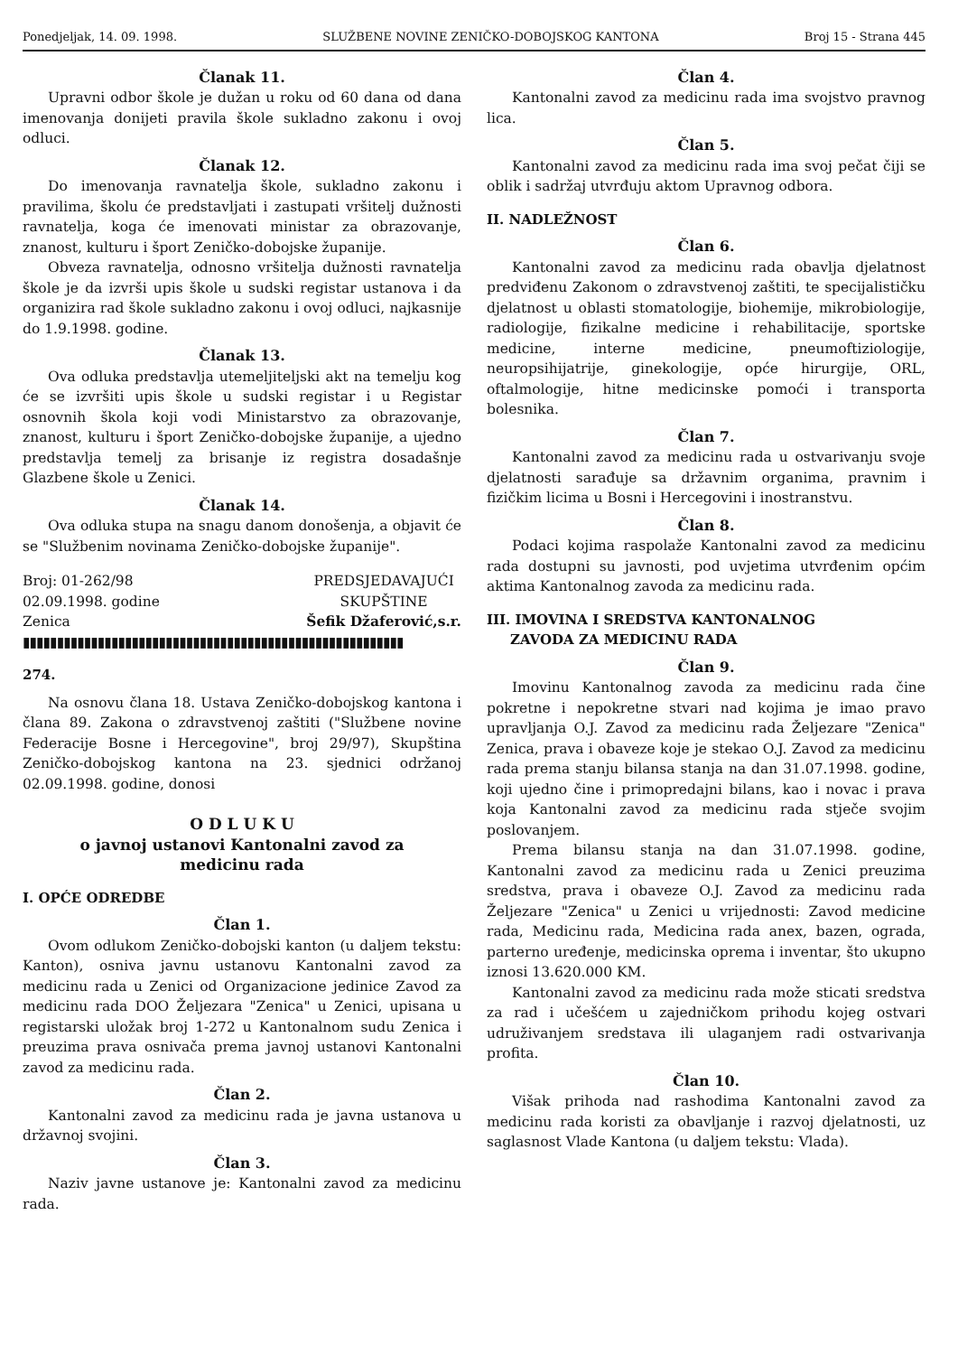Ponedjeljak, 14. 09. 1998. SLUŽBENE NOVINE ZENIČKO-DOBOJSKOG KANTONA Broj 15 - Strana 445
Članak 11.
Upravni odbor škole je dužan u roku od 60 dana od dana imenovanja donijeti pravila škole sukladno zakonu i ovoj odluci.
Članak 12.
Do imenovanja ravnatelja škole, sukladno zakonu i pravilima, školu će predstavljati i zastupati vršitelj dužnosti ravnatelja, koga će imenovati ministar za obrazovanje, znanost, kulturu i šport Zeničko-dobojske županije.
Obveza ravnatelja, odnosno vršitelja dužnosti ravnatelja škole je da izvrši upis škole u sudski registar ustanova i da organizira rad škole sukladno zakonu i ovoj odluci, najkasnije do 1.9.1998. godine.
Članak 13.
Ova odluka predstavlja utemeljiteljski akt na temelju kog će se izvršiti upis škole u sudski registar i u Registar osnovnih škola koji vodi Ministarstvo za obrazovanje, znanost, kulturu i šport Zeničko-dobojske županije, a ujedno predstavlja temelj za brisanje iz registra dosadašnje Glazbene škole u Zenici.
Članak 14.
Ova odluka stupa na snagu danom donošenja, a objavit će se "Službenim novinama Zeničko-dobojske županije".
Broj: 01-262/98
02.09.1998. godine
Zenica
PREDSJEDAVAJUĆI
SKUPŠTINE
Šefik Džaferović,s.r.
▮▮▮▮▮▮▮▮▮▮▮▮▮▮▮▮▮▮▮▮▮▮▮▮▮▮▮▮▮▮▮▮▮▮▮▮▮▮▮▮▮▮▮▮▮▮▮▮▮▮▮▮▮▮▮▮
274.
Na osnovu člana 18. Ustava Zeničko-dobojskog kantona i člana 89. Zakona o zdravstvenoj zaštiti ("Službene novine Federacije Bosne i Hercegovine", broj 29/97), Skupština Zeničko-dobojskog kantona na 23. sjednici održanoj 02.09.1998. godine, donosi
O D L U K U
o javnoj ustanovi Kantonalni zavod za
medicinu rada
I. OPĆE ODREDBE
Član 1.
Ovom odlukom Zeničko-dobojski kanton (u daljem tekstu: Kanton), osniva javnu ustanovu Kantonalni zavod za medicinu rada u Zenici od Organizacione jedinice Zavod za medicinu rada DOO Željezara "Zenica" u Zenici, upisana u registarski uložak broj 1-272 u Kantonalnom sudu Zenica i preuzima prava osnivača prema javnoj ustanovi Kantonalni zavod za medicinu rada.
Član 2.
Kantonalni zavod za medicinu rada je javna ustanova u državnoj svojini.
Član 3.
Naziv javne ustanove je: Kantonalni zavod za medicinu rada.
Član 4.
Kantonalni zavod za medicinu rada ima svojstvo pravnog lica.
Član 5.
Kantonalni zavod za medicinu rada ima svoj pečat čiji se oblik i sadržaj utvrđuju aktom Upravnog odbora.
II. NADLEŽNOST
Član 6.
Kantonalni zavod za medicinu rada obavlja djelatnost predviđenu Zakonom o zdravstvenoj zaštiti, te specijalističku djelatnost u oblasti stomatologije, biohemije, mikrobiologije, radiologije, fizikalne medicine i rehabilitacije, sportske medicine, interne medicine, pneumoftiziologije, neuropsihijatrije, ginekologije, opće hirurgije, ORL, oftalmologije, hitne medicinske pomoći i transporta bolesnika.
Član 7.
Kantonalni zavod za medicinu rada u ostvarivanju svoje djelatnosti sarađuje sa državnim organima, pravnim i fizičkim licima u Bosni i Hercegovini i inostranstvu.
Član 8.
Podaci kojima raspolaže Kantonalni zavod za medicinu rada dostupni su javnosti, pod uvjetima utvrđenim općim aktima Kantonalnog zavoda za medicinu rada.
III. IMOVINA I SREDSTVA KANTONALNOG
ZAVODA ZA MEDICINU RADA
Član 9.
Imovinu Kantonalnog zavoda za medicinu rada čine pokretne i nepokretne stvari nad kojima je imao pravo upravljanja O.J. Zavod za medicinu rada Željezare "Zenica" Zenica, prava i obaveze koje je stekao O.J. Zavod za medicinu rada prema stanju bilansa stanja na dan 31.07.1998. godine, koji ujedno čine i primopredajni bilans, kao i novac i prava koja Kantonalni zavod za medicinu rada stječe svojim poslovanjem.
Prema bilansu stanja na dan 31.07.1998. godine, Kantonalni zavod za medicinu rada u Zenici preuzima sredstva, prava i obaveze O.J. Zavod za medicinu rada Željezare "Zenica" u Zenici u vrijednosti: Zavod medicine rada, Medicinu rada, Medicina rada anex, bazen, ograda, parterno uređenje, medicinska oprema i inventar, što ukupno iznosi 13.620.000 KM.
Kantonalni zavod za medicinu rada može sticati sredstva za rad i učešćem u zajedničkom prihodu kojeg ostvari udruživanjem sredstava ili ulaganjem radi ostvarivanja profita.
Član 10.
Višak prihoda nad rashodima Kantonalni zavod za medicinu rada koristi za obavljanje i razvoj djelatnosti, uz saglasnost Vlade Kantona (u daljem tekstu: Vlada).